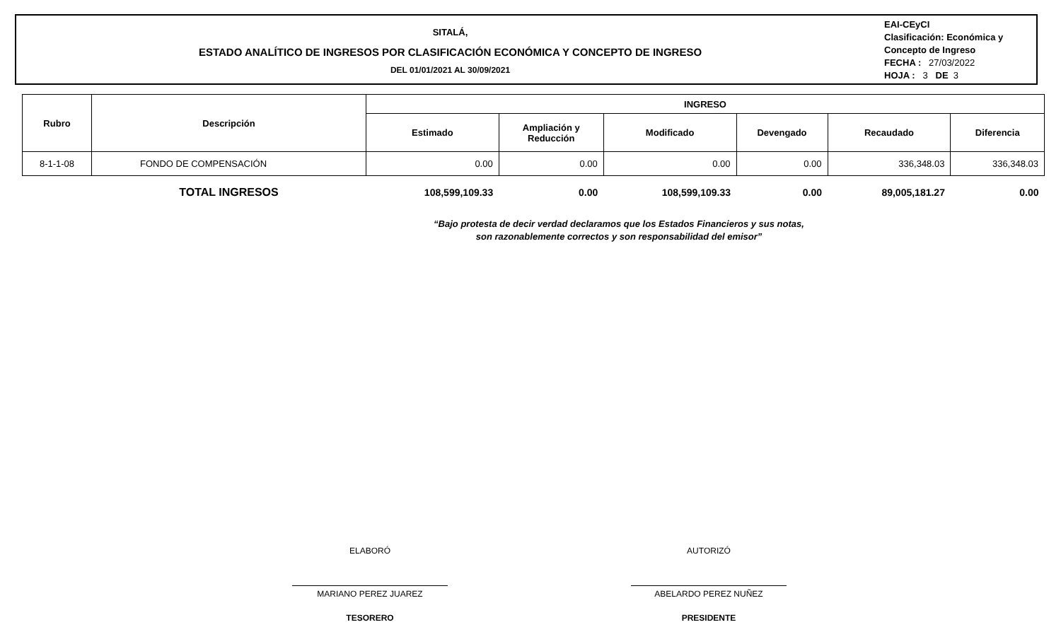SITALÁ,
ESTADO ANALÍTICO DE INGRESOS POR CLASIFICACIÓN ECONÓMICA Y CONCEPTO DE INGRESO
DEL 01/01/2021 AL 30/09/2021
EAI-CEyCI
Clasificación: Económica y
Concepto de Ingreso
FECHA : 27/03/2022
HOJA : 3 DE 3
| Rubro | Descripción | INGRESO | | | | | |
| --- | --- | --- | --- | --- | --- | --- | --- |
| | | Estimado | Ampliación y Reducción | Modificado | Devengado | Recaudado | Diferencia |
| 8-1-1-08 | FONDO DE COMPENSACIÓN | 0.00 | 0.00 | 0.00 | 0.00 | 336,348.03 | 336,348.03 |
| | TOTAL INGRESOS | 108,599,109.33 | 0.00 | 108,599,109.33 | 0.00 | 89,005,181.27 | 0.00 |
“Bajo protesta de decir verdad declaramos que los Estados Financieros y sus notas,
son razonablemente correctos y son responsabilidad del emisor”
ELABORÓ
MARIANO PEREZ JUAREZ
TESORERO
AUTORIZÓ
ABELARDO PEREZ NUÑEZ
PRESIDENTE